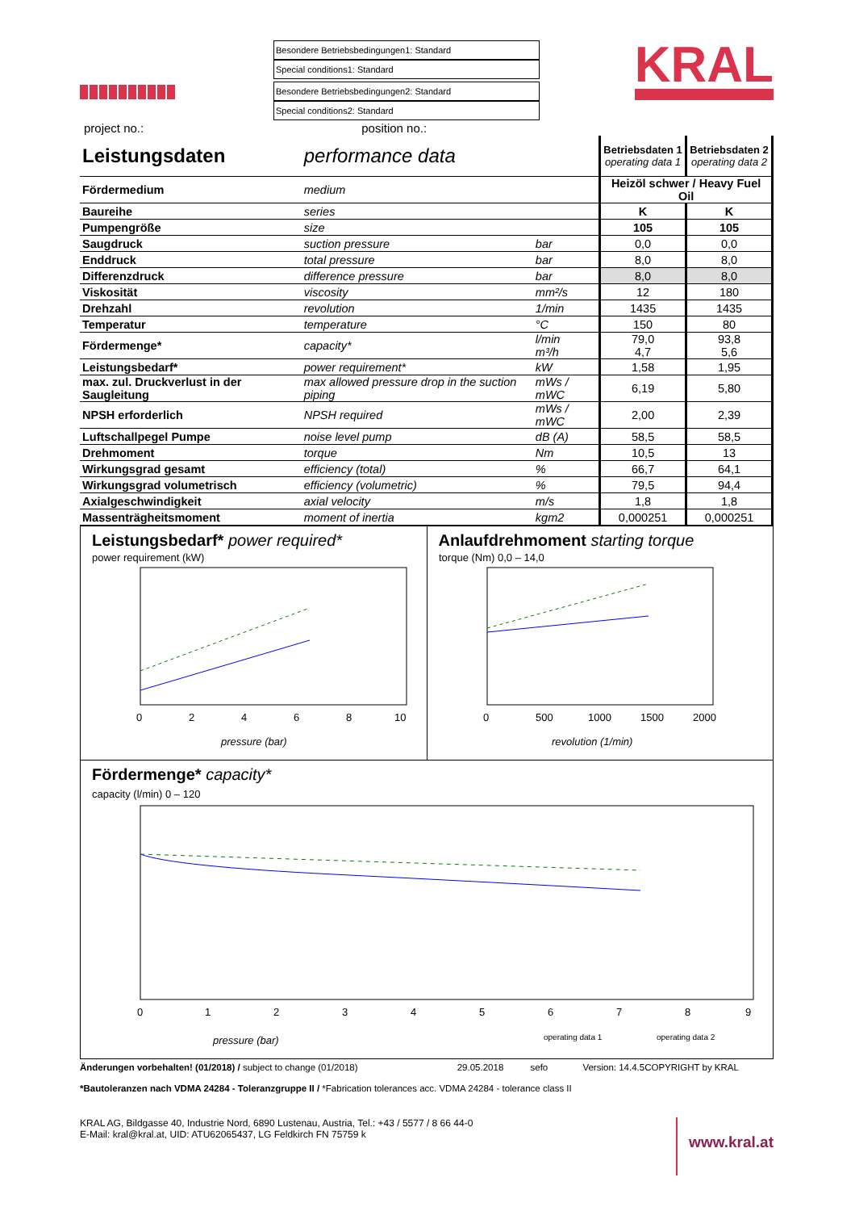Besondere Betriebsbedingungen1: Standard
Special conditions1: Standard
Besondere Betriebsbedingungen2: Standard
Special conditions2: Standard
KRAL
project no.: position no.:
| Leistungsdaten | performance data | | Betriebsdaten 1 operating data 1 | Betriebsdaten 2 operating data 2 |
| Fördermedium | medium | | Heizöl schwer / Heavy Fuel Oil | |
| Baureihe | series | | K | K |
| Pumpengröße | size | | 105 | 105 |
| Saugdruck | suction pressure | bar | 0,0 | 0,0 |
| Enddruck | total pressure | bar | 8,0 | 8,0 |
| Differenzdruck | difference pressure | bar | 8,0 | 8,0 |
| Viskosität | viscosity | mm²/s | 12 | 180 |
| Drehzahl | revolution | 1/min | 1435 | 1435 |
| Temperatur | temperature | °C | 150 | 80 |
| Fördermenge* | capacity* | l/min m³/h | 79,0 4,7 | 93,8 5,6 |
| Leistungsbedarf* | power requirement* | kW | 1,58 | 1,95 |
| max. zul. Druckverlust in der Saugleitung | max allowed pressure drop in the suction piping | mWs / mWC | 6,19 | 5,80 |
| NPSH erforderlich | NPSH required | mWs / mWC | 2,00 | 2,39 |
| Luftschallpegel Pumpe | noise level pump | dB (A) | 58,5 | 58,5 |
| Drehmoment | torque | Nm | 10,5 | 13 |
| Wirkungsgrad gesamt | efficiency (total) | % | 66,7 | 64,1 |
| Wirkungsgrad volumetrisch | efficiency (volumetric) | % | 79,5 | 94,4 |
| Axialgeschwindigkeit | axial velocity | m/s | 1,8 | 1,8 |
| Massenträgheitsmoment | moment of inertia | kgm2 | 0,000251 | 0,000251 |
Leistungsbedarf* power required*
power requirement (kW)
0
2
4
6
8
10
pressure (bar)
Anlaufdrehmoment starting torque
torque (Nm) 0,0 – 14,0
0
500
1000
1500
2000
revolution (1/min)
Fördermenge* capacity*
capacity (l/min) 0 – 120
0
1
2
3
4
5
6
7
8
9
pressure (bar)
operating data 1
operating data 2
Änderungen vorbehalten! (01/2018) / subject to change (01/2018) 29.05.2018 sefo Version: 14.4.5COPYRIGHT by KRAL
*Bautoleranzen nach VDMA 24284 - Toleranzgruppe II / *Fabrication tolerances acc. VDMA 24284 - tolerance class II
KRAL AG, Bildgasse 40, Industrie Nord, 6890 Lustenau, Austria, Tel.: +43 / 5577 / 8 66 44-0
E-Mail: kral@kral.at, UID: ATU62065437, LG Feldkirch FN 75759 k
www.kral.at